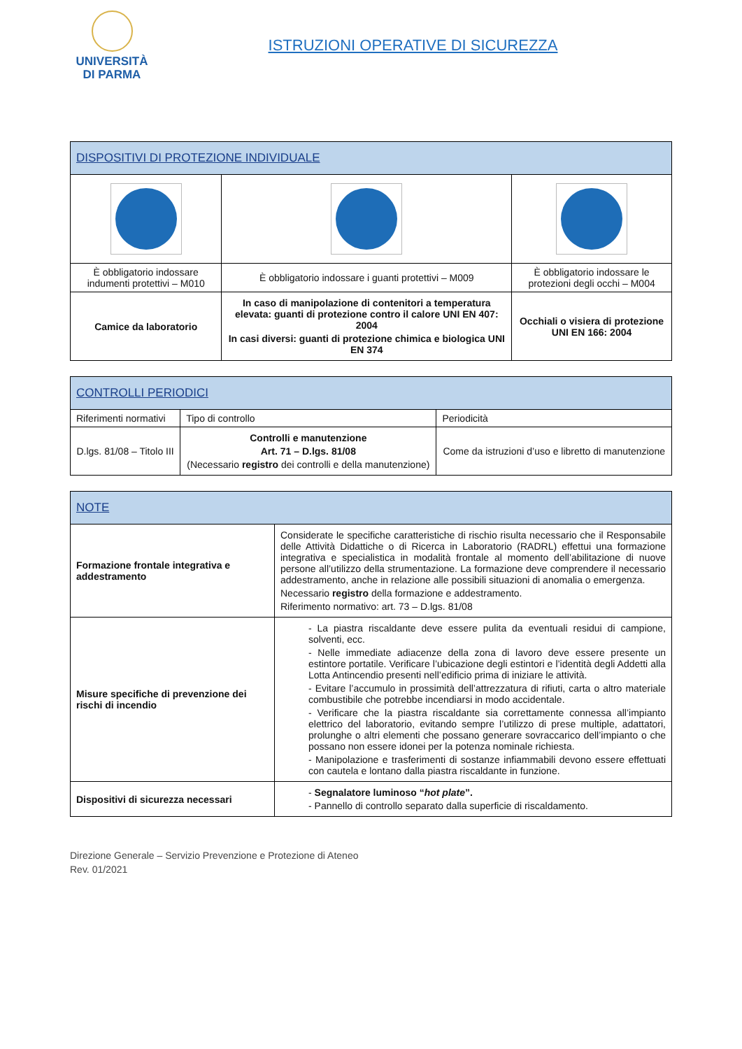UNIVERSITÀ
DI PARMA
ISTRUZIONI OPERATIVE DI SICUREZZA
| DISPOSITIVI DI PROTEZIONE INDIVIDUALE | | |
| --- | --- | --- |
| È obbligatorio indossare indumenti protettivi – M010 | È obbligatorio indossare i guanti protettivi – M009 | È obbligatorio indossare le protezioni degli occhi – M004 |
| Camice da laboratorio | In caso di manipolazione di contenitori a temperatura elevata: guanti di protezione contro il calore UNI EN 407: 2004 In casi diversi: guanti di protezione chimica e biologica UNI EN 374 | Occhiali o visiera di protezione UNI EN 166: 2004 |
| CONTROLLI PERIODICI | | |
| --- | --- | --- |
| Riferimenti normativi | Tipo di controllo | Periodicità |
| D.lgs. 81/08 – Titolo III | Controlli e manutenzione Art. 71 – D.lgs. 81/08 (Necessario registro dei controlli e della manutenzione) | Come da istruzioni d’uso e libretto di manutenzione |
| NOTE | |
| --- | --- |
| Formazione frontale integrativa e addestramento | Considerate le specifiche caratteristiche di rischio risulta necessario che il Responsabile delle Attività Didattiche o di Ricerca in Laboratorio (RADRL) effettui una formazione integrativa e specialistica in modalità frontale al momento dell’abilitazione di nuove persone all’utilizzo della strumentazione. La formazione deve comprendere il necessario addestramento, anche in relazione alle possibili situazioni di anomalia o emergenza. Necessario registro della formazione e addestramento. Riferimento normativo: art. 73 – D.lgs. 81/08 |
| Misure specifiche di prevenzione dei rischi di incendio | - La piastra riscaldante deve essere pulita da eventuali residui di campione, solventi, ecc. - Nelle immediate adiacenze della zona di lavoro deve essere presente un estintore portatile. Verificare l’ubicazione degli estintori e l’identità degli Addetti alla Lotta Antincendio presenti nell’edificio prima di iniziare le attività. - Evitare l’accumulo in prossimità dell’attrezzatura di rifiuti, carta o altro materiale combustibile che potrebbe incendiarsi in modo accidentale. - Verificare che la piastra riscaldante sia correttamente connessa all’impianto elettrico del laboratorio, evitando sempre l’utilizzo di prese multiple, adattatori, prolunghe o altri elementi che possano generare sovraccarico dell’impianto o che possano non essere idonei per la potenza nominale richiesta. - Manipolazione e trasferimenti di sostanze infiammabili devono essere effettuati con cautela e lontano dalla piastra riscaldante in funzione. |
| Dispositivi di sicurezza necessari | - Segnalatore luminoso “ hot plate ”. - Pannello di controllo separato dalla superficie di riscaldamento. |
Direzione Generale – Servizio Prevenzione e Protezione di Ateneo
Rev. 01/2021